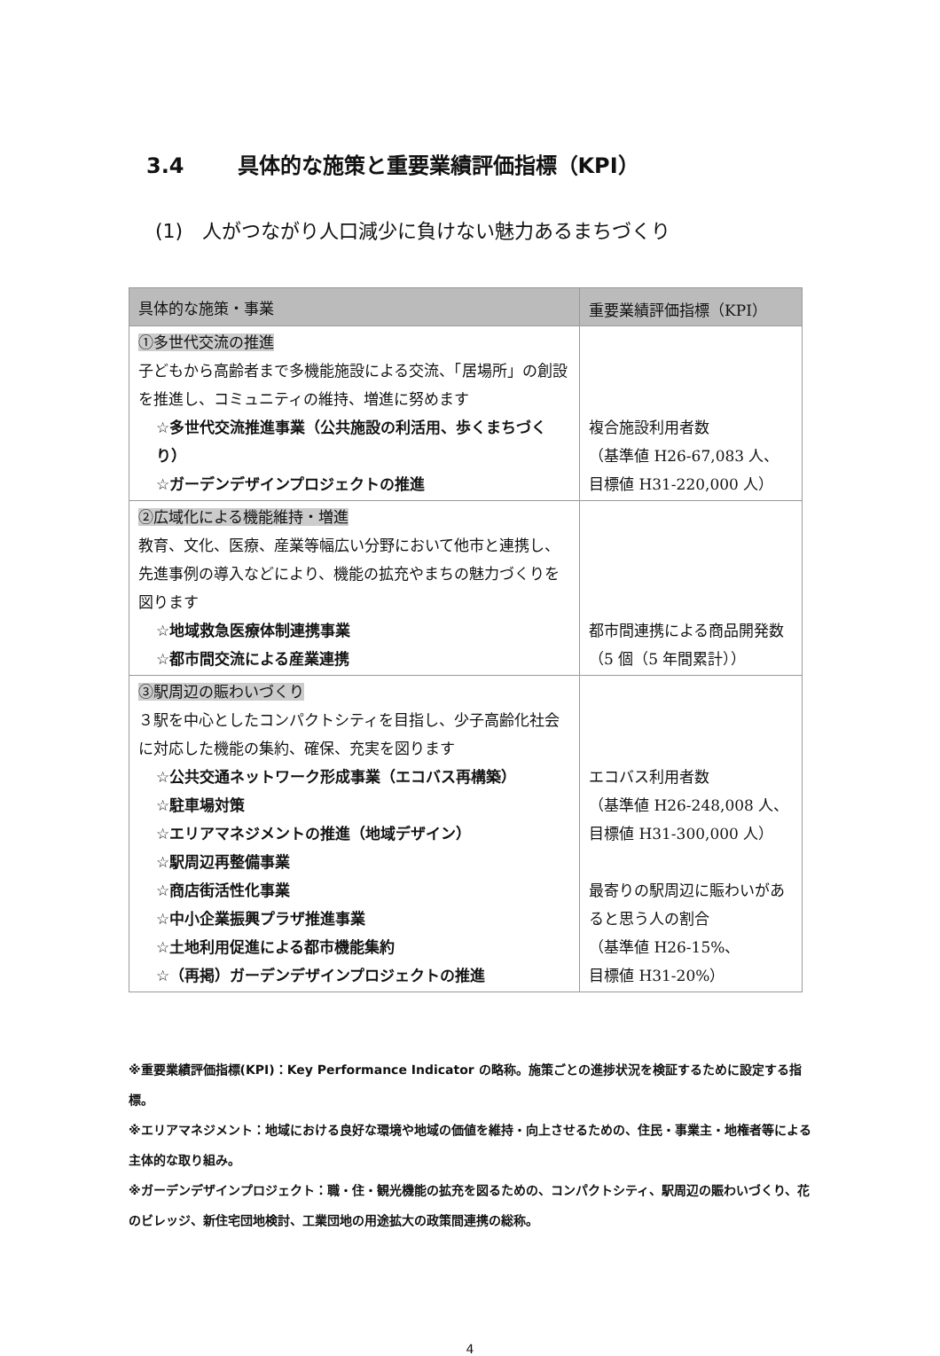3.4 具体的な施策と重要業績評価指標（KPI）
(1)　人がつながり人口減少に負けない魅力あるまちづくり
| 具体的な施策・事業 | 重要業績評価指標（KPI） |
| --- | --- |
| ①多世代交流の推進 子どもから高齢者まで多機能施設による交流、「居場所」の創設を推進し、コミュニティの維持、増進に努めます ☆多世代交流推進事業（公共施設の利活用、歩くまちづくり） ☆ガーデンデザインプロジェクトの推進 | 複合施設利用者数 （基準値 H26-67,083 人、 目標値 H31-220,000 人） |
| ②広域化による機能維持・増進 教育、文化、医療、産業等幅広い分野において他市と連携し、先進事例の導入などにより、機能の拡充やまちの魅力づくりを図ります ☆地域救急医療体制連携事業 ☆都市間交流による産業連携 | 都市間連携による商品開発数（5 個（5 年間累計）） |
| ③駅周辺の賑わいづくり ３駅を中心としたコンパクトシティを目指し、少子高齢化社会に対応した機能の集約、確保、充実を図ります ☆公共交通ネットワーク形成事業（エコバス再構築） ☆駐車場対策 ☆エリアマネジメントの推進（地域デザイン） ☆駅周辺再整備事業 ☆商店街活性化事業 ☆中小企業振興プラザ推進事業 ☆土地利用促進による都市機能集約 ☆（再掲）ガーデンデザインプロジェクトの推進 | エコバス利用者数 （基準値 H26-248,008 人、 目標値 H31-300,000 人） 最寄りの駅周辺に賑わいがあると思う人の割合 （基準値 H26-15%、 目標値 H31-20%） |
※重要業績評価指標(KPI)：Key Performance Indicator の略称。施策ごとの進捗状況を検証するために設定する指標。
※エリアマネジメント：地域における良好な環境や地域の価値を維持・向上させるための、住民・事業主・地権者等による主体的な取り組み。
※ガーデンデザインプロジェクト：職・住・観光機能の拡充を図るための、コンパクトシティ、駅周辺の賑わいづくり、花のビレッジ、新住宅団地検討、工業団地の用途拡大の政策間連携の総称。
4